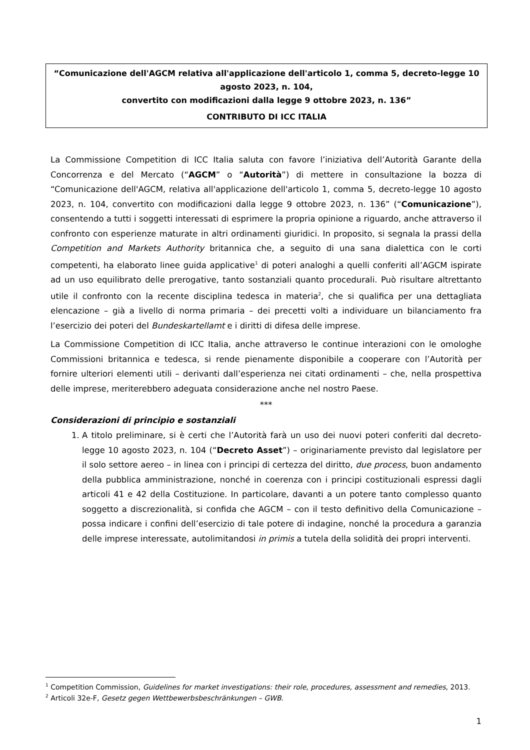“Comunicazione dell'AGCM relativa all'applicazione dell'articolo 1, comma 5, decreto-legge 10 agosto 2023, n. 104,
convertito con modificazioni dalla legge 9 ottobre 2023, n. 136”
CONTRIBUTO DI ICC ITALIA
La Commissione Competition di ICC Italia saluta con favore l’iniziativa dell’Autorità Garante della Concorrenza e del Mercato (“AGCM” o “Autorità”) di mettere in consultazione la bozza di “Comunicazione dell'AGCM, relativa all'applicazione dell'articolo 1, comma 5, decreto-legge 10 agosto 2023, n. 104, convertito con modificazioni dalla legge 9 ottobre 2023, n. 136” (“Comunicazione”), consentendo a tutti i soggetti interessati di esprimere la propria opinione a riguardo, anche attraverso il confronto con esperienze maturate in altri ordinamenti giuridici. In proposito, si segnala la prassi della Competition and Markets Authority britannica che, a seguito di una sana dialettica con le corti competenti, ha elaborato linee guida applicative<sup>1</sup> di poteri analoghi a quelli conferiti all’AGCM ispirate ad un uso equilibrato delle prerogative, tanto sostanziali quanto procedurali. Può risultare altrettanto utile il confronto con la recente disciplina tedesca in materia<sup>2</sup>, che si qualifica per una dettagliata elencazione – già a livello di norma primaria – dei precetti volti a individuare un bilanciamento fra l’esercizio dei poteri del Bundeskartellamt e i diritti di difesa delle imprese.
La Commissione Competition di ICC Italia, anche attraverso le continue interazioni con le omologhe Commissioni britannica e tedesca, si rende pienamente disponibile a cooperare con l’Autorità per fornire ulteriori elementi utili – derivanti dall’esperienza nei citati ordinamenti – che, nella prospettiva delle imprese, meriterebbero adeguata considerazione anche nel nostro Paese.
***
Considerazioni di principio e sostanziali
1. A titolo preliminare, si è certi che l’Autorità farà un uso dei nuovi poteri conferiti dal decreto-legge 10 agosto 2023, n. 104 (“Decreto Asset”) – originariamente previsto dal legislatore per il solo settore aereo – in linea con i principi di certezza del diritto, due process, buon andamento della pubblica amministrazione, nonché in coerenza con i principi costituzionali espressi dagli articoli 41 e 42 della Costituzione. In particolare, davanti a un potere tanto complesso quanto soggetto a discrezionalità, si confida che AGCM – con il testo definitivo della Comunicazione – possa indicare i confini dell’esercizio di tale potere di indagine, nonché la procedura a garanzia delle imprese interessate, autolimitandosi in primis a tutela della solidità dei propri interventi.
<sup>1</sup> Competition Commission, Guidelines for market investigations: their role, procedures, assessment and remedies, 2013.
<sup>2</sup> Articoli 32e-F, Gesetz gegen Wettbewerbsbeschränkungen – GWB.
1